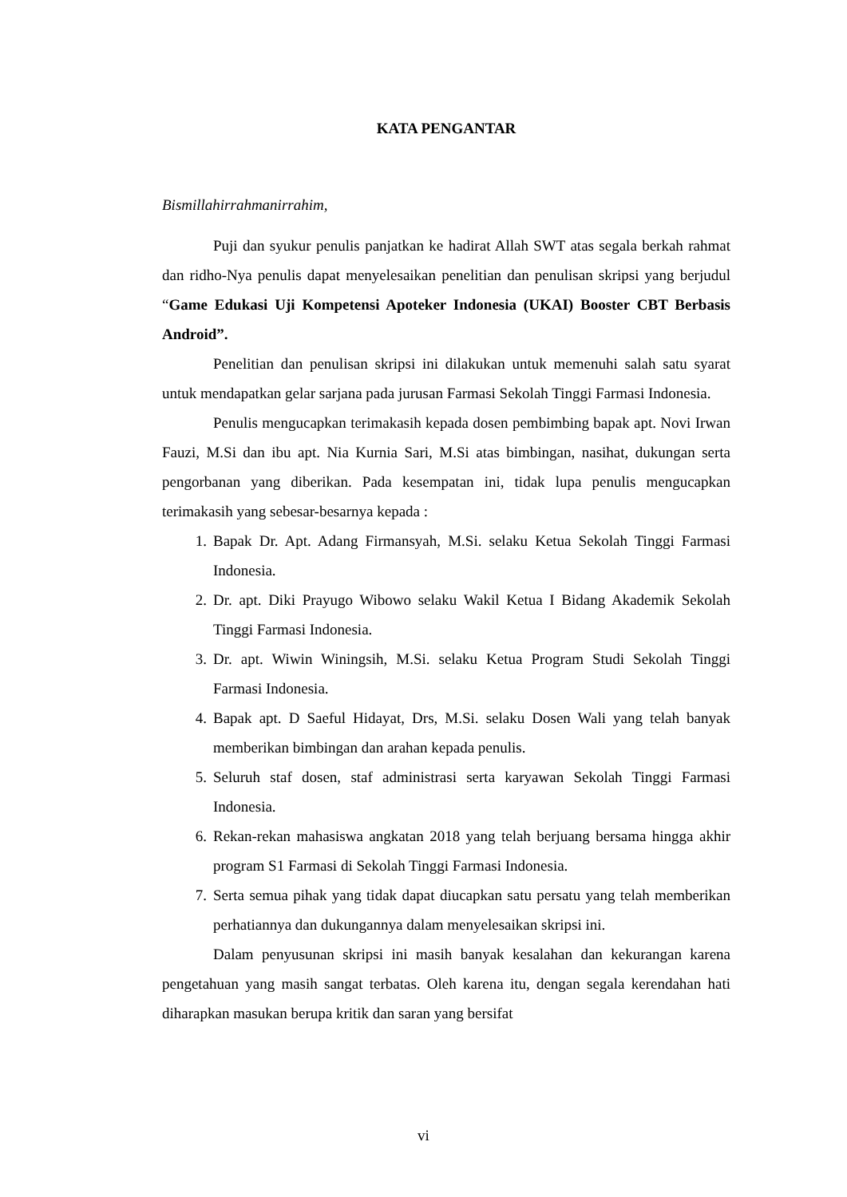KATA PENGANTAR
Bismillahirrahmanirrahim,
Puji dan syukur penulis panjatkan ke hadirat Allah SWT atas segala berkah rahmat dan ridho-Nya penulis dapat menyelesaikan penelitian dan penulisan skripsi yang berjudul “Game Edukasi Uji Kompetensi Apoteker Indonesia (UKAI) Booster CBT Berbasis Android”.
Penelitian dan penulisan skripsi ini dilakukan untuk memenuhi salah satu syarat untuk mendapatkan gelar sarjana pada jurusan Farmasi Sekolah Tinggi Farmasi Indonesia.
Penulis mengucapkan terimakasih kepada dosen pembimbing bapak apt. Novi Irwan Fauzi, M.Si dan ibu apt. Nia Kurnia Sari, M.Si atas bimbingan, nasihat, dukungan serta pengorbanan yang diberikan. Pada kesempatan ini, tidak lupa penulis mengucapkan terimakasih yang sebesar-besarnya kepada :
1. Bapak Dr. Apt. Adang Firmansyah, M.Si. selaku Ketua Sekolah Tinggi Farmasi Indonesia.
2. Dr. apt. Diki Prayugo Wibowo selaku Wakil Ketua I Bidang Akademik Sekolah Tinggi Farmasi Indonesia.
3. Dr. apt. Wiwin Winingsih, M.Si. selaku Ketua Program Studi Sekolah Tinggi Farmasi Indonesia.
4. Bapak apt. D Saeful Hidayat, Drs, M.Si. selaku Dosen Wali yang telah banyak memberikan bimbingan dan arahan kepada penulis.
5. Seluruh staf dosen, staf administrasi serta karyawan Sekolah Tinggi Farmasi Indonesia.
6. Rekan-rekan mahasiswa angkatan 2018 yang telah berjuang bersama hingga akhir program S1 Farmasi di Sekolah Tinggi Farmasi Indonesia.
7. Serta semua pihak yang tidak dapat diucapkan satu persatu yang telah memberikan perhatiannya dan dukungannya dalam menyelesaikan skripsi ini.
Dalam penyusunan skripsi ini masih banyak kesalahan dan kekurangan karena pengetahuan yang masih sangat terbatas. Oleh karena itu, dengan segala kerendahan hati diharapkan masukan berupa kritik dan saran yang bersifat
vi